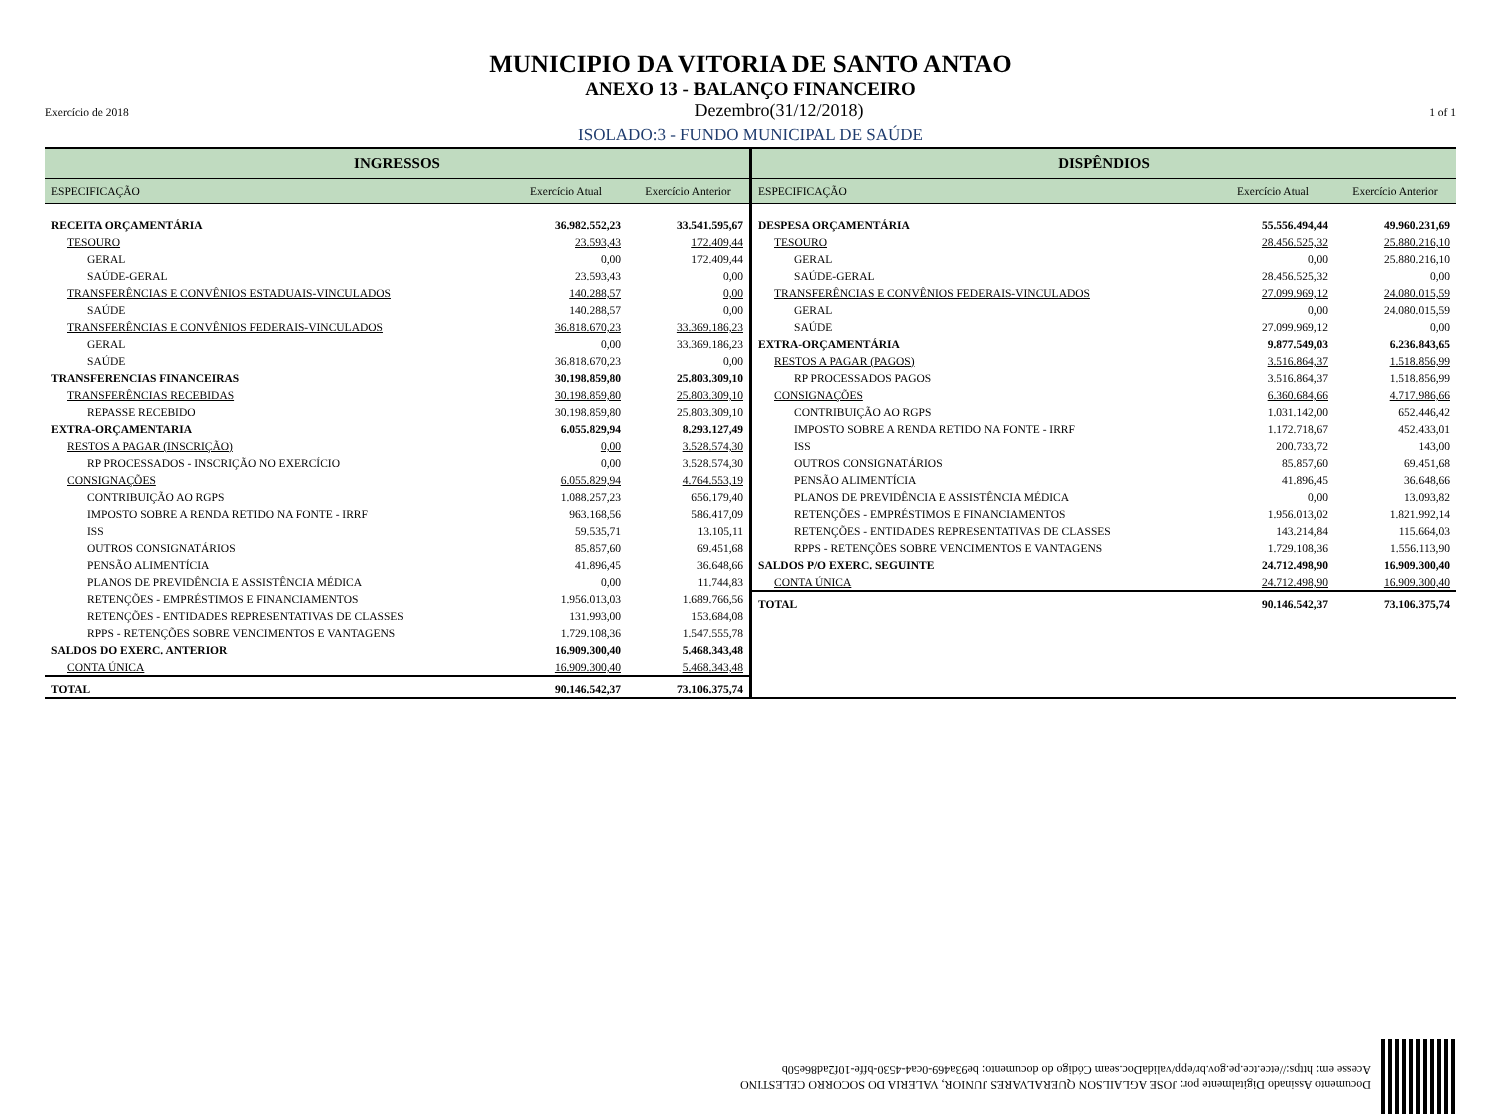MUNICIPIO DA VITORIA DE SANTO ANTAO
ANEXO 13 - BALANÇO FINANCEIRO
Exercício de 2018 Dezembro(31/12/2018) 1 of 1
ISOLADO:3 - FUNDO MUNICIPAL DE SAÚDE
| INGRESSOS | | |
| --- | --- | --- |
| ESPECIFICAÇÃO | Exercício Atual | Exercício Anterior |
| RECEITA ORÇAMENTÁRIA | 36.982.552,23 | 33.541.595,67 |
| TESOURO | 23.593,43 | 172.409,44 |
| GERAL | 0,00 | 172.409,44 |
| SAÚDE-GERAL | 23.593,43 | 0,00 |
| TRANSFERÊNCIAS E CONVÊNIOS ESTADUAIS-VINCULADOS | 140.288,57 | 0,00 |
| SAÚDE | 140.288,57 | 0,00 |
| TRANSFERÊNCIAS E CONVÊNIOS FEDERAIS-VINCULADOS | 36.818.670,23 | 33.369.186,23 |
| GERAL | 0,00 | 33.369.186,23 |
| SAÚDE | 36.818.670,23 | 0,00 |
| TRANSFERENCIAS FINANCEIRAS | 30.198.859,80 | 25.803.309,10 |
| TRANSFERÊNCIAS RECEBIDAS | 30.198.859,80 | 25.803.309,10 |
| REPASSE RECEBIDO | 30.198.859,80 | 25.803.309,10 |
| EXTRA-ORÇAMENTARIA | 6.055.829,94 | 8.293.127,49 |
| RESTOS A PAGAR (INSCRIÇÃO) | 0,00 | 3.528.574,30 |
| RP PROCESSADOS - INSCRIÇÃO NO EXERCÍCIO | 0,00 | 3.528.574,30 |
| CONSIGNAÇÕES | 6.055.829,94 | 4.764.553,19 |
| CONTRIBUIÇÃO AO RGPS | 1.088.257,23 | 656.179,40 |
| IMPOSTO SOBRE A RENDA RETIDO NA FONTE - IRRF | 963.168,56 | 586.417,09 |
| ISS | 59.535,71 | 13.105,11 |
| OUTROS CONSIGNATÁRIOS | 85.857,60 | 69.451,68 |
| PENSÃO ALIMENTÍCIA | 41.896,45 | 36.648,66 |
| PLANOS DE PREVIDÊNCIA E ASSISTÊNCIA MÉDICA | 0,00 | 11.744,83 |
| RETENÇÕES - EMPRÉSTIMOS E FINANCIAMENTOS | 1.956.013,03 | 1.689.766,56 |
| RETENÇÕES - ENTIDADES REPRESENTATIVAS DE CLASSES | 131.993,00 | 153.684,08 |
| RPPS - RETENÇÕES SOBRE VENCIMENTOS E VANTAGENS | 1.729.108,36 | 1.547.555,78 |
| SALDOS DO EXERC. ANTERIOR | 16.909.300,40 | 5.468.343,48 |
| CONTA ÚNICA | 16.909.300,40 | 5.468.343,48 |
| TOTAL | 90.146.542,37 | 73.106.375,74 |
| DISPÊNDIOS | | |
| --- | --- | --- |
| ESPECIFICAÇÃO | Exercício Atual | Exercício Anterior |
| DESPESA ORÇAMENTÁRIA | 55.556.494,44 | 49.960.231,69 |
| TESOURO | 28.456.525,32 | 25.880.216,10 |
| GERAL | 0,00 | 25.880.216,10 |
| SAÚDE-GERAL | 28.456.525,32 | 0,00 |
| TRANSFERÊNCIAS E CONVÊNIOS FEDERAIS-VINCULADOS | 27.099.969,12 | 24.080.015,59 |
| GERAL | 0,00 | 24.080.015,59 |
| SAÚDE | 27.099.969,12 | 0,00 |
| EXTRA-ORÇAMENTÁRIA | 9.877.549,03 | 6.236.843,65 |
| RESTOS A PAGAR (PAGOS) | 3.516.864,37 | 1.518.856,99 |
| RP PROCESSADOS PAGOS | 3.516.864,37 | 1.518.856,99 |
| CONSIGNAÇÕES | 6.360.684,66 | 4.717.986,66 |
| CONTRIBUIÇÃO AO RGPS | 1.031.142,00 | 652.446,42 |
| IMPOSTO SOBRE A RENDA RETIDO NA FONTE - IRRF | 1.172.718,67 | 452.433,01 |
| ISS | 200.733,72 | 143,00 |
| OUTROS CONSIGNATÁRIOS | 85.857,60 | 69.451,68 |
| PENSÃO ALIMENTÍCIA | 41.896,45 | 36.648,66 |
| PLANOS DE PREVIDÊNCIA E ASSISTÊNCIA MÉDICA | 0,00 | 13.093,82 |
| RETENÇÕES - EMPRÉSTIMOS E FINANCIAMENTOS | 1.956.013,02 | 1.821.992,14 |
| RETENÇÕES - ENTIDADES REPRESENTATIVAS DE CLASSES | 143.214,84 | 115.664,03 |
| RPPS - RETENÇÕES SOBRE VENCIMENTOS E VANTAGENS | 1.729.108,36 | 1.556.113,90 |
| SALDOS P/O EXERC. SEGUINTE | 24.712.498,90 | 16.909.300,40 |
| CONTA ÚNICA | 24.712.498,90 | 16.909.300,40 |
| TOTAL | 90.146.542,37 | 73.106.375,74 |
Documento Assinado Digitalmente por: JOSE AGLAILSON QUERALVARES JUNIOR, VALERIA DO SOCORRO CELESTINO
Acesse em: https://etce.tce.pe.gov.br/epp/validaDoc.seam Código do documento: be93a469-0ca4-4530-bffe-10f2ad86e50b